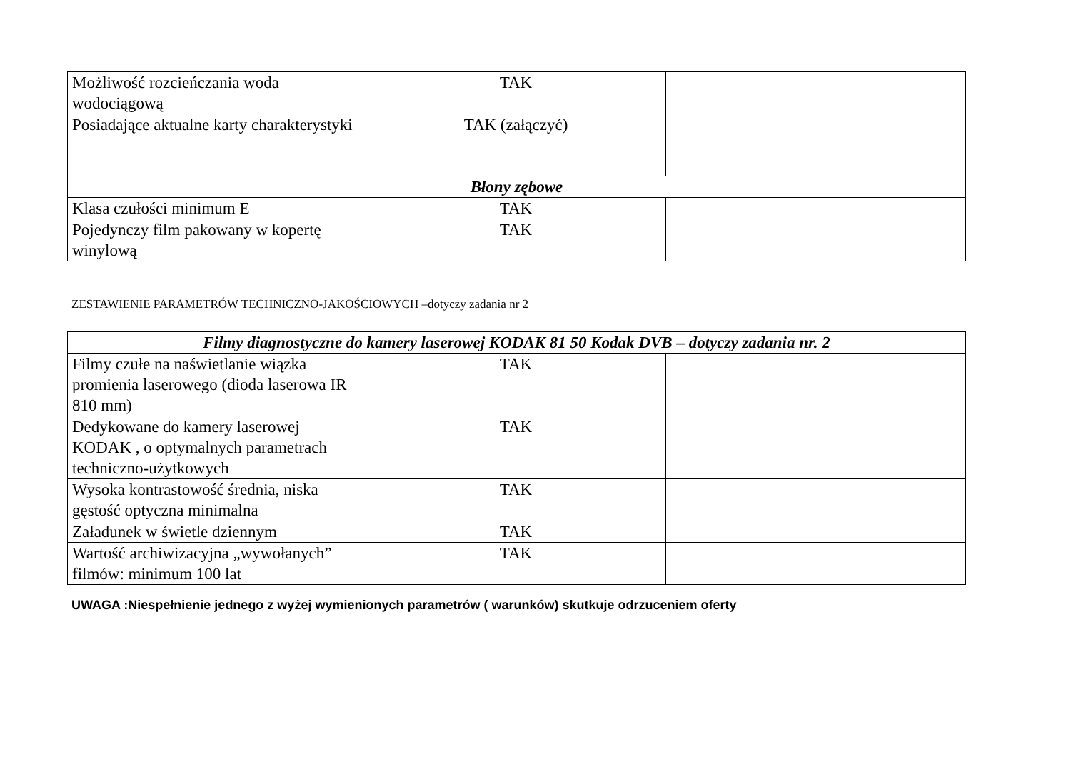| Możliwość rozcieńczania woda wodociągową | TAK | |
| Posiadające aktualne karty charakterystyki | TAK (załączyć) | |
| Błony zębowe | | |
| Klasa czułości minimum E | TAK | |
| Pojedynczy film pakowany w kopertę winylową | TAK | |
ZESTAWIENIE PARAMETRÓW TECHNICZNO-JAKOŚCIOWYCH –dotyczy zadania nr 2
| Filmy diagnostyczne do kamery laserowej KODAK 81 50 Kodak DVB – dotyczy zadania nr. 2 | | |
| Filmy czułe na naświetlanie wiązka promienia laserowego (dioda laserowa IR 810 mm) | TAK | |
| Dedykowane do kamery laserowej KODAK , o optymalnych parametrach techniczno-użytkowych | TAK | |
| Wysoka kontrastowość średnia, niska gęstość optyczna minimalna | TAK | |
| Załadunek w świetle dziennym | TAK | |
| Wartość archiwizacyjna „wywołanych” filmów: minimum 100 lat | TAK | |
UWAGA :Niespełnienie jednego z wyżej wymienionych parametrów ( warunków) skutkuje odrzuceniem oferty